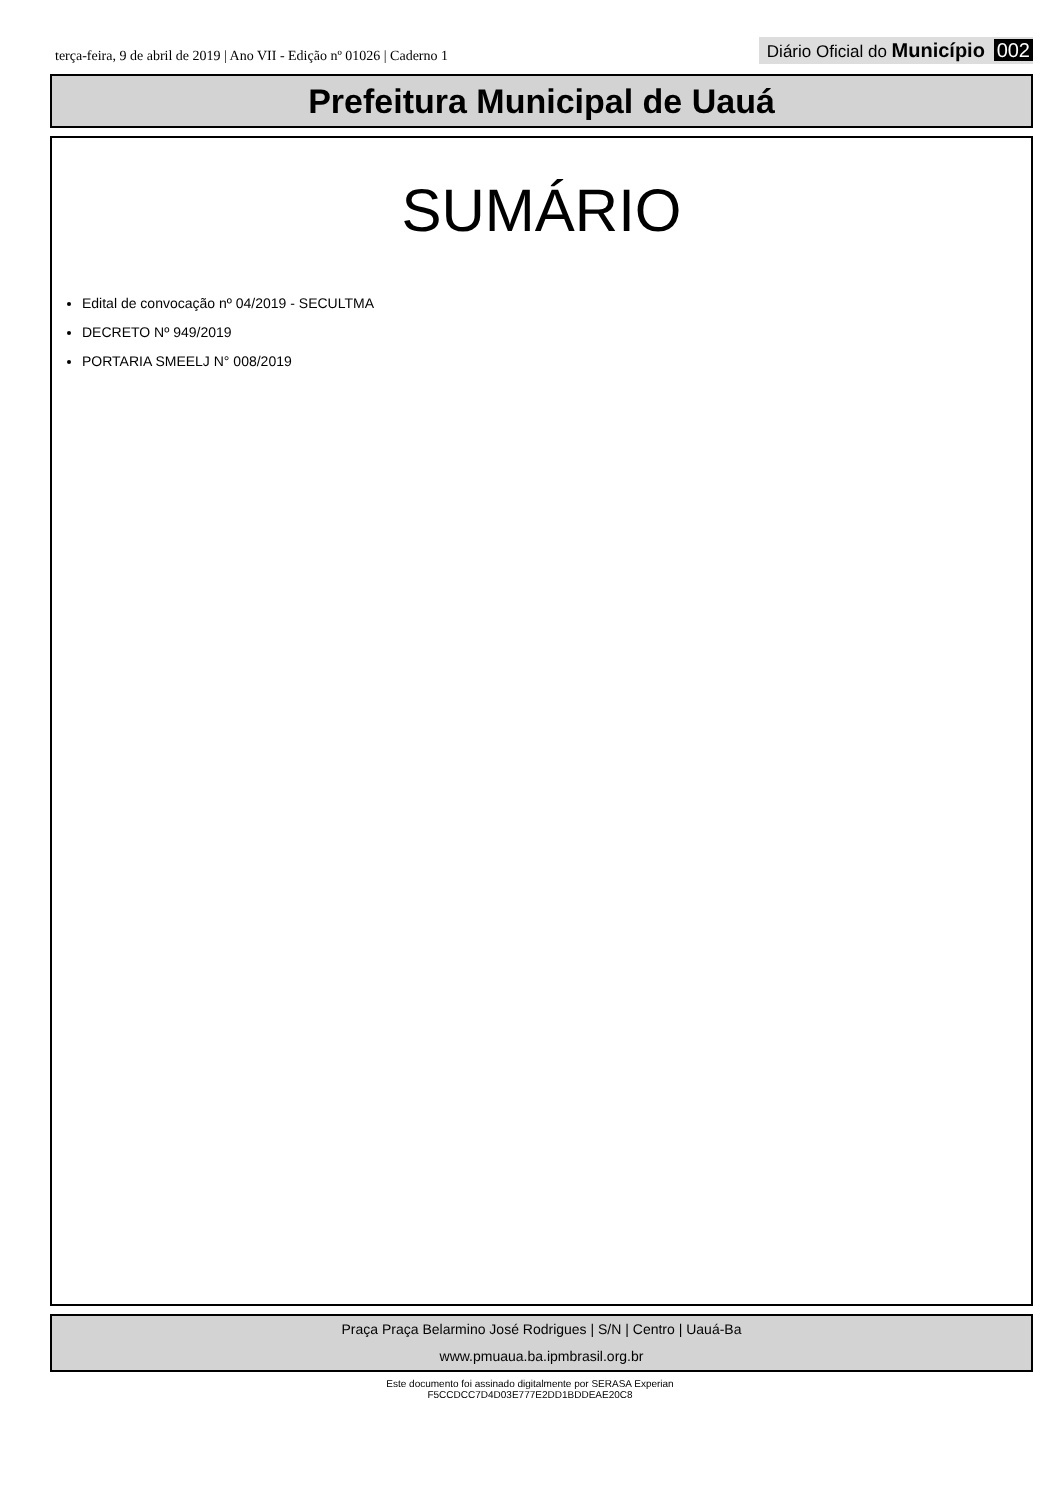terça-feira, 9 de abril de 2019 | Ano VII - Edição nº 01026 | Caderno 1
Diário Oficial do Município 002
Prefeitura Municipal de Uauá
SUMÁRIO
Edital de convocação nº 04/2019 - SECULTMA
DECRETO Nº 949/2019
PORTARIA SMEELJ N° 008/2019
Praça Praça Belarmino José Rodrigues | S/N | Centro | Uauá-Ba
www.pmuaua.ba.ipmbrasil.org.br
Este documento foi assinado digitalmente por SERASA Experian
F5CCDCC7D4D03E777E2DD1BDDEAE20C8